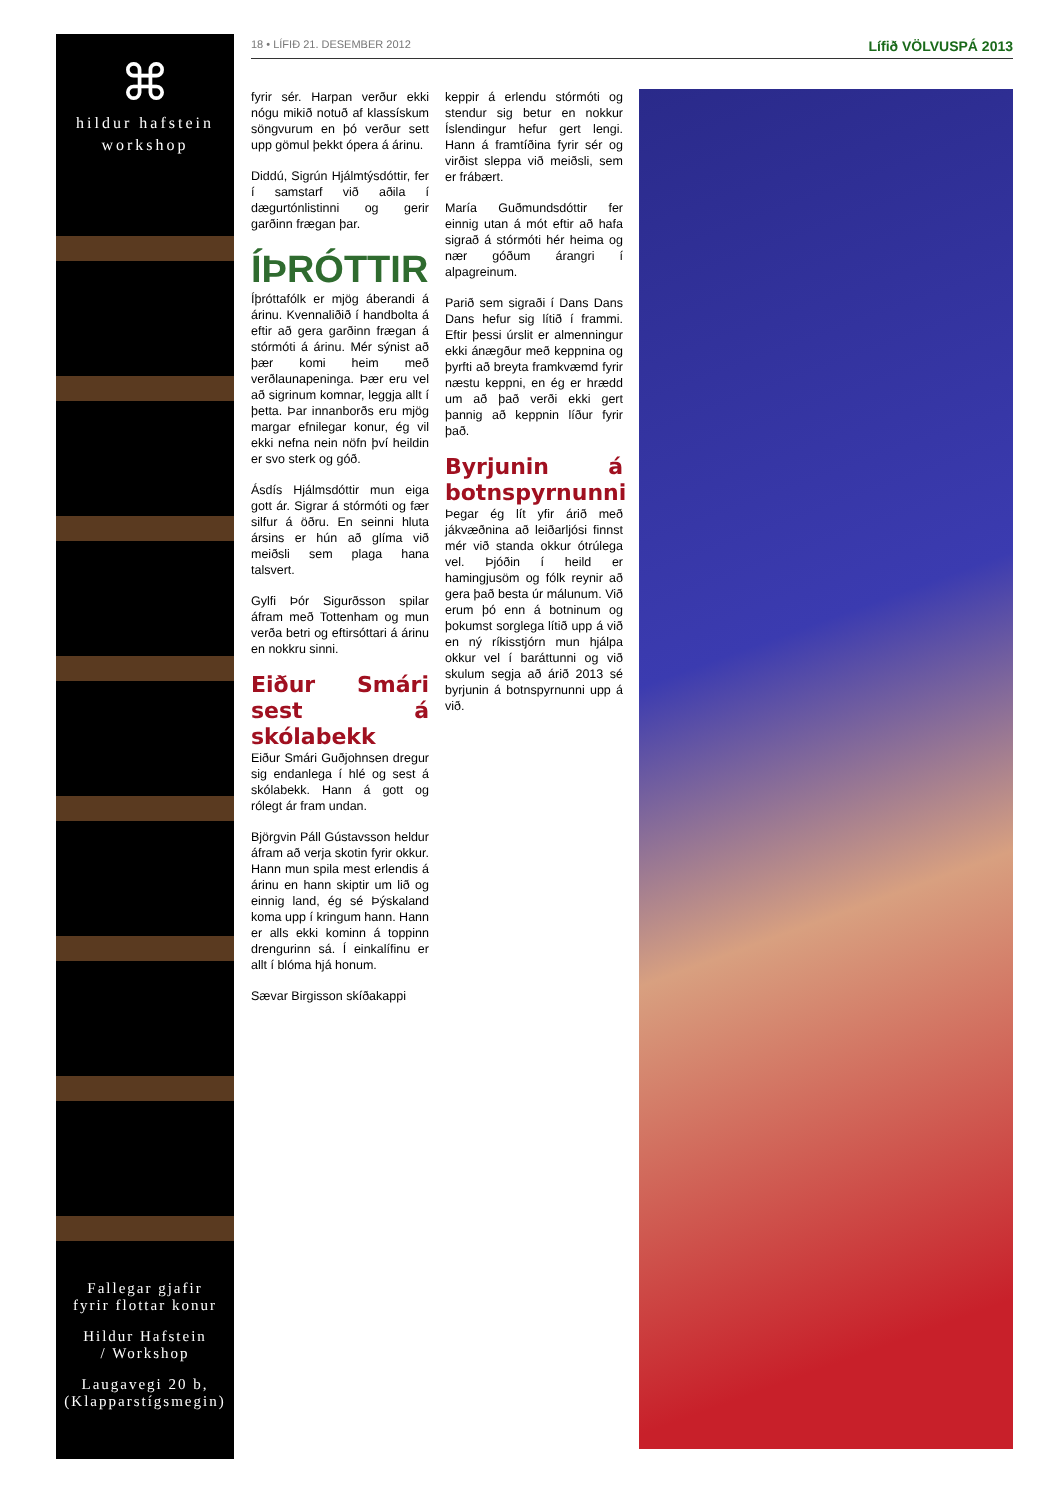⌘
hildur hafstein
workshop
Fallegar gjafir
fyrir flottar konur
Hildur Hafstein
/ Workshop
Laugavegi 20 b,
(Klapparstígsmegin)
18 • LÍFIÐ 21. DESEMBER 2012 Lífið VÖLVUSPÁ 2013
fyrir sér. Harpan verður ekki nógu mikið notuð af klassískum söngvurum en þó verður sett upp gömul þekkt ópera á árinu.
Diddú, Sigrún Hjálmtýsdóttir, fer í samstarf við aðila í dægurtónlistinni og gerir garðinn frægan þar.
ÍÞRÓTTIR
Íþróttafólk er mjög áberandi á árinu. Kvennaliðið í handbolta á eftir að gera garðinn frægan á stórmóti á árinu. Mér sýnist að þær komi heim með verðlaunapeninga. Þær eru vel að sigrinum komnar, leggja allt í þetta. Þar innanborðs eru mjög margar efnilegar konur, ég vil ekki nefna nein nöfn því heildin er svo sterk og góð.
Ásdís Hjálmsdóttir mun eiga gott ár. Sigrar á stórmóti og fær silfur á öðru. En seinni hluta ársins er hún að glíma við meiðsli sem plaga hana talsvert.
Gylfi Þór Sigurðsson spilar áfram með Tottenham og mun verða betri og eftirsóttari á árinu en nokkru sinni.
Eiður Smári sest á skólabekk
Eiður Smári Guðjohnsen dregur sig endanlega í hlé og sest á skólabekk. Hann á gott og rólegt ár fram undan.
Björgvin Páll Gústavsson heldur áfram að verja skotin fyrir okkur. Hann mun spila mest erlendis á árinu en hann skiptir um lið og einnig land, ég sé Þýskaland koma upp í kringum hann. Hann er alls ekki kominn á toppinn drengurinn sá. Í einkalífinu er allt í blóma hjá honum.
Sævar Birgisson skíðakappi
keppir á erlendu stórmóti og stendur sig betur en nokkur Íslendingur hefur gert lengi. Hann á framtíðina fyrir sér og virðist sleppa við meiðsli, sem er frábært.
María Guðmundsdóttir fer einnig utan á mót eftir að hafa sigrað á stórmóti hér heima og nær góðum árangri í alpagreinum.
Parið sem sigraði í Dans Dans Dans hefur sig lítið í frammi. Eftir þessi úrslit er almenningur ekki ánægður með keppnina og þyrfti að breyta framkvæmd fyrir næstu keppni, en ég er hrædd um að það verði ekki gert þannig að keppnin líður fyrir það.
Byrjunin á botnspyrnunni
Þegar ég lít yfir árið með jákvæðnina að leiðarljósi finnst mér við standa okkur ótrúlega vel. Þjóðin í heild er hamingjusöm og fólk reynir að gera það besta úr málunum. Við erum þó enn á botninum og þokumst sorglega lítið upp á við en ný ríkisstjórn mun hjálpa okkur vel í baráttunni og við skulum segja að árið 2013 sé byrjunin á botnspyrnunni upp á við.